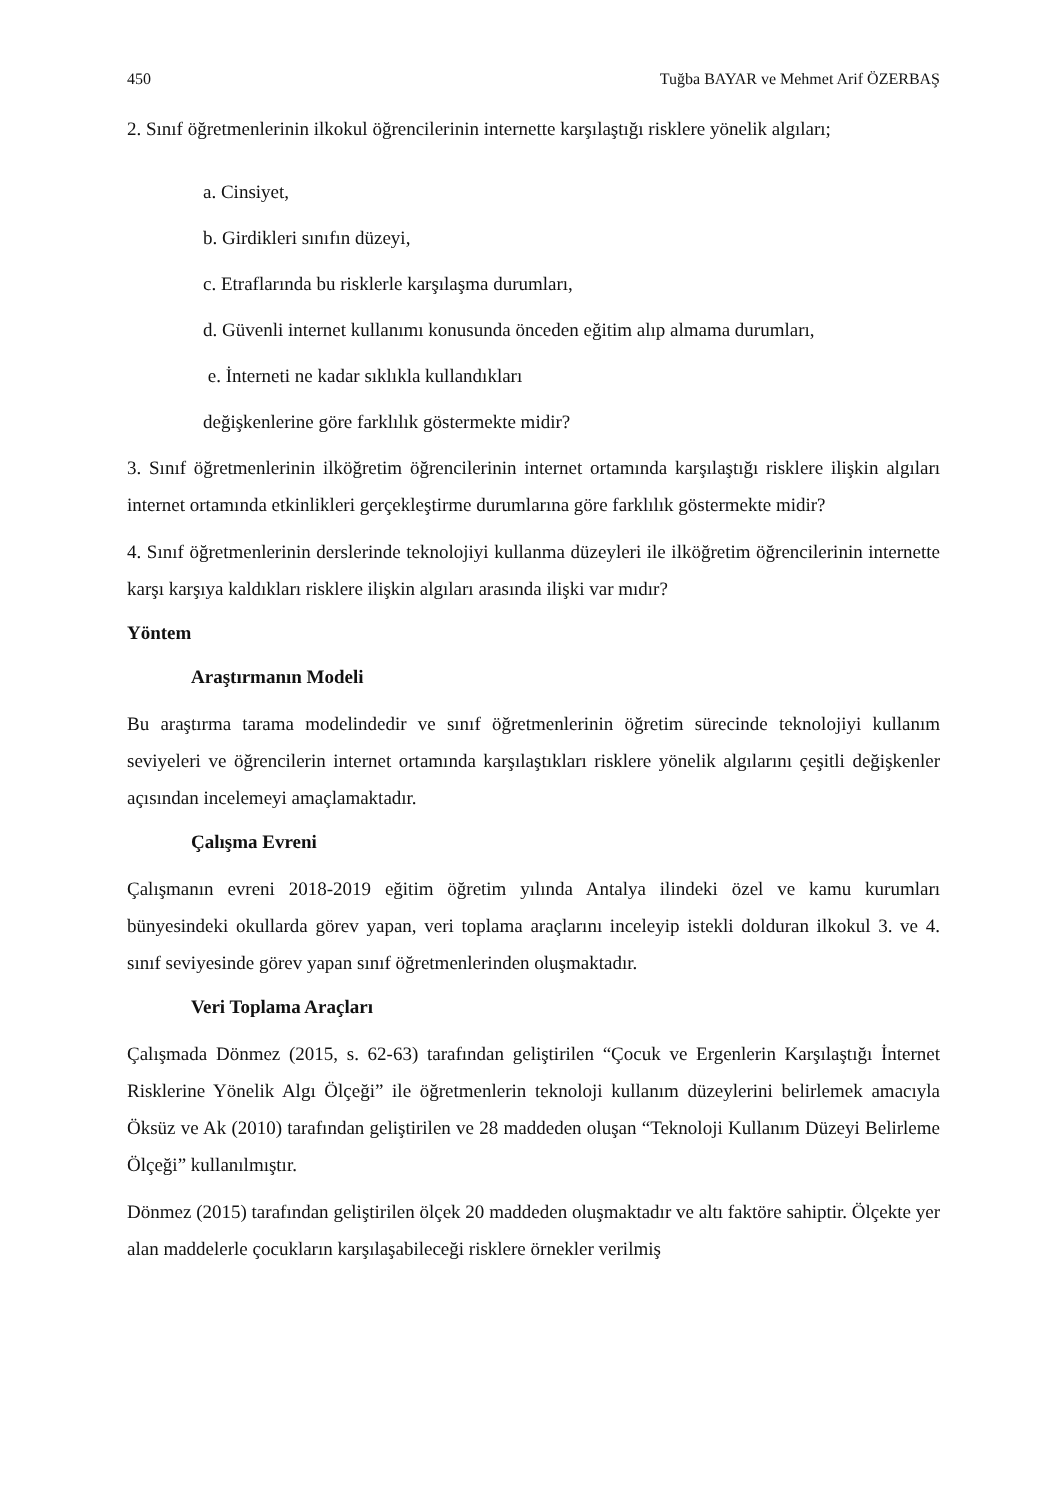450 Tuğba BAYAR ve Mehmet Arif ÖZERBAŞ
2. Sınıf öğretmenlerinin ilkokul öğrencilerinin internette karşılaştığı risklere yönelik algıları;
a. Cinsiyet,
b. Girdikleri sınıfın düzeyi,
c. Etraflarında bu risklerle karşılaşma durumları,
d. Güvenli internet kullanımı konusunda önceden eğitim alıp almama durumları,
e. İnterneti ne kadar sıklıkla kullandıkları
değişkenlerine göre farklılık göstermekte midir?
3. Sınıf öğretmenlerinin ilköğretim öğrencilerinin internet ortamında karşılaştığı risklere ilişkin algıları internet ortamında etkinlikleri gerçekleştirme durumlarına göre farklılık göstermekte midir?
4. Sınıf öğretmenlerinin derslerinde teknolojiyi kullanma düzeyleri ile ilköğretim öğrencilerinin internette karşı karşıya kaldıkları risklere ilişkin algıları arasında ilişki var mıdır?
Yöntem
Araştırmanın Modeli
Bu araştırma tarama modelindedir ve sınıf öğretmenlerinin öğretim sürecinde teknolojiyi kullanım seviyeleri ve öğrencilerin internet ortamında karşılaştıkları risklere yönelik algılarını çeşitli değişkenler açısından incelemeyi amaçlamaktadır.
Çalışma Evreni
Çalışmanın evreni 2018-2019 eğitim öğretim yılında Antalya ilindeki özel ve kamu kurumları bünyesindeki okullarda görev yapan, veri toplama araçlarını inceleyip istekli dolduran ilkokul 3. ve 4. sınıf seviyesinde görev yapan sınıf öğretmenlerinden oluşmaktadır.
Veri Toplama Araçları
Çalışmada Dönmez (2015, s. 62-63) tarafından geliştirilen “Çocuk ve Ergenlerin Karşılaştığı İnternet Risklerine Yönelik Algı Ölçeği” ile öğretmenlerin teknoloji kullanım düzeylerini belirlemek amacıyla Öksüz ve Ak (2010) tarafından geliştirilen ve 28 maddeden oluşan “Teknoloji Kullanım Düzeyi Belirleme Ölçeği” kullanılmıştır.
Dönmez (2015) tarafından geliştirilen ölçek 20 maddeden oluşmaktadır ve altı faktöre sahiptir. Ölçekte yer alan maddelerle çocukların karşılaşabileceği risklere örnekler verilmiş